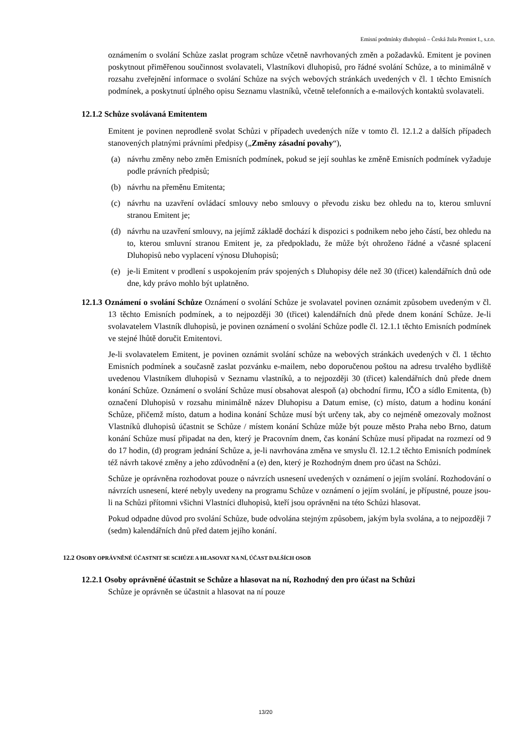Emisní podmínky dluhopisů – Česká žula Premiot I., s.r.o.
oznámením o svolání Schůze zaslat program schůze včetně navrhovaných změn a požadavků. Emitent je povinen poskytnout přiměřenou součinnost svolavateli, Vlastníkovi dluhopisů, pro řádné svolání Schůze, a to minimálně v rozsahu zveřejnění informace o svolání Schůze na svých webových stránkách uvedených v čl. 1 těchto Emisních podmínek, a poskytnutí úplného opisu Seznamu vlastníků, včetně telefonních a e-mailových kontaktů svolavateli.
12.1.2 Schůze svolávaná Emitentem
Emitent je povinen neprodleně svolat Schůzi v případech uvedených níže v tomto čl. 12.1.2 a dalších případech stanovených platnými právními předpisy („Změny zásadní povahy“),
(a) návrhu změny nebo změn Emisních podmínek, pokud se její souhlas ke změně Emisních podmínek vyžaduje podle právních předpisů;
(b) návrhu na přeměnu Emitenta;
(c) návrhu na uzavření ovládací smlouvy nebo smlouvy o převodu zisku bez ohledu na to, kterou smluvní stranou Emitent je;
(d) návrhu na uzavření smlouvy, na jejímž základě dochází k dispozici s podnikem nebo jeho částí, bez ohledu na to, kterou smluvní stranou Emitent je, za předpokladu, že může být ohroženo řádné a včasné splacení Dluhopisů nebo vyplacení výnosu Dluhopisů;
(e) je-li Emitent v prodlení s uspokojením práv spojených s Dluhopisy déle než 30 (třicet) kalendářních dnů ode dne, kdy právo mohlo být uplatněno.
12.1.3 Oznámení o svolání Schůze Oznámení o svolání Schůze je svolavatel povinen oznámit způsobem uvedeným v čl. 13 těchto Emisních podmínek, a to nejpozději 30 (třicet) kalendářních dnů přede dnem konání Schůze. Je-li svolavatelem Vlastník dluhopisů, je povinen oznámení o svolání Schůze podle čl. 12.1.1 těchto Emisních podmínek ve stejné lhůtě doručit Emitentovi.
Je-li svolavatelem Emitent, je povinen oznámit svolání schůze na webových stránkách uvedených v čl. 1 těchto Emisních podmínek a současně zaslat pozvánku e-mailem, nebo doporučenou poštou na adresu trvalého bydliště uvedenou Vlastníkem dluhopisů v Seznamu vlastníků, a to nejpozději 30 (třicet) kalendářních dnů přede dnem konání Schůze. Oznámení o svolání Schůze musí obsahovat alespoň (a) obchodní firmu, IČO a sídlo Emitenta, (b) označení Dluhopisů v rozsahu minimálně název Dluhopisu a Datum emise, (c) místo, datum a hodinu konání Schůze, přičemž místo, datum a hodina konání Schůze musí být určeny tak, aby co nejméně omezovaly možnost Vlastníků dluhopisů účastnit se Schůze / místem konání Schůze může být pouze město Praha nebo Brno, datum konání Schůze musí připadat na den, který je Pracovním dnem, čas konání Schůze musí připadat na rozmezí od 9 do 17 hodin, (d) program jednání Schůze a, je-li navrhována změna ve smyslu čl. 12.1.2 těchto Emisních podmínek též návrh takové změny a jeho zdůvodnění a (e) den, který je Rozhodným dnem pro účast na Schůzi.
Schůze je oprávněna rozhodovat pouze o návrzích usnesení uvedených v oznámení o jejím svolání. Rozhodování o návrzích usnesení, které nebyly uvedeny na programu Schůze v oznámení o jejím svolání, je přípustné, pouze jsou-li na Schůzi přítomni všichni Vlastníci dluhopisů, kteří jsou oprávněni na této Schůzi hlasovat.
Pokud odpadne důvod pro svolání Schůze, bude odvolána stejným způsobem, jakým byla svolána, a to nejpozději 7 (sedm) kalendářních dnů před datem jejího konání.
12.2 OSOBY OPRÁVNĚNÉ ÚČASTNIT SE SCHŮZE A HLASOVAT NA NÍ, ÚČAST DALŠÍCH OSOB
12.2.1 Osoby oprávněné účastnit se Schůze a hlasovat na ní, Rozhodný den pro účast na Schůzi
Schůze je oprávněn se účastnit a hlasovat na ní pouze
13/20